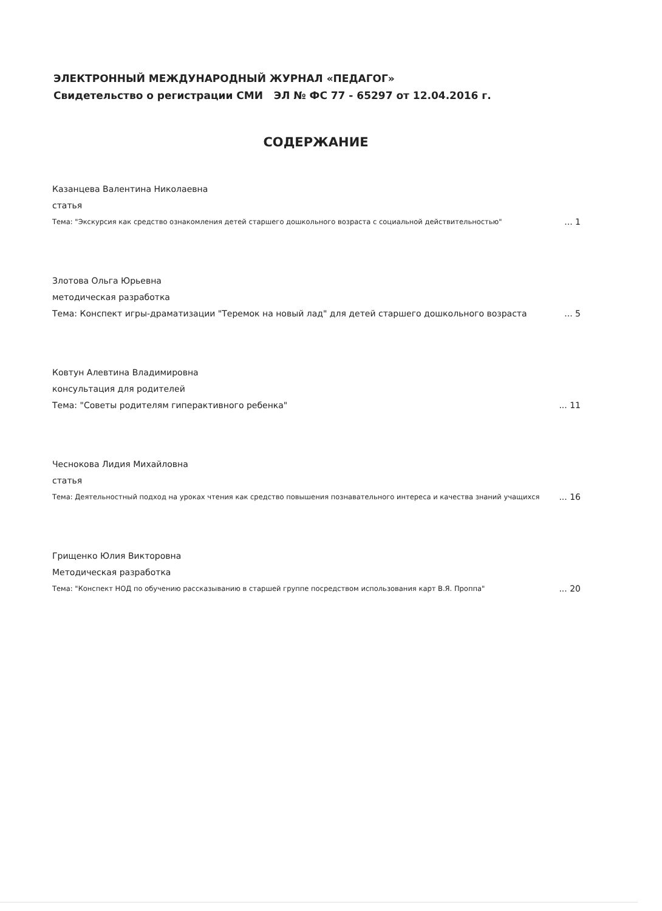ЭЛЕКТРОННЫЙ МЕЖДУНАРОДНЫЙ ЖУРНАЛ «ПЕДАГОГ»
Свидетельство о регистрации СМИ ЭЛ № ФС 77 - 65297 от 12.04.2016 г.
СОДЕРЖАНИЕ
Казанцева Валентина Николаевна
статья
Тема: "Экскурсия как средство ознакомления детей старшего дошкольного возраста с социальной действительностью"... 1
Злотова Ольга Юрьевна
методическая разработка
Тема: Конспект игры-драматизации "Теремок на новый лад" для детей старшего дошкольного возраста... 5
Ковтун Алевтина Владимировна
консультация для родителей
Тема: "Советы родителям гиперактивного ребенка"... 11
Чеснокова Лидия Михайловна
статья
Тема: Деятельностный подход на уроках чтения как средство повышения познавательного интереса и качества знаний учащихся... 16
Грищенко Юлия Викторовна
Методическая разработка
Тема: "Конспект НОД по обучению рассказыванию в старшей группе посредством использования карт В.Я. Проппа"... 20